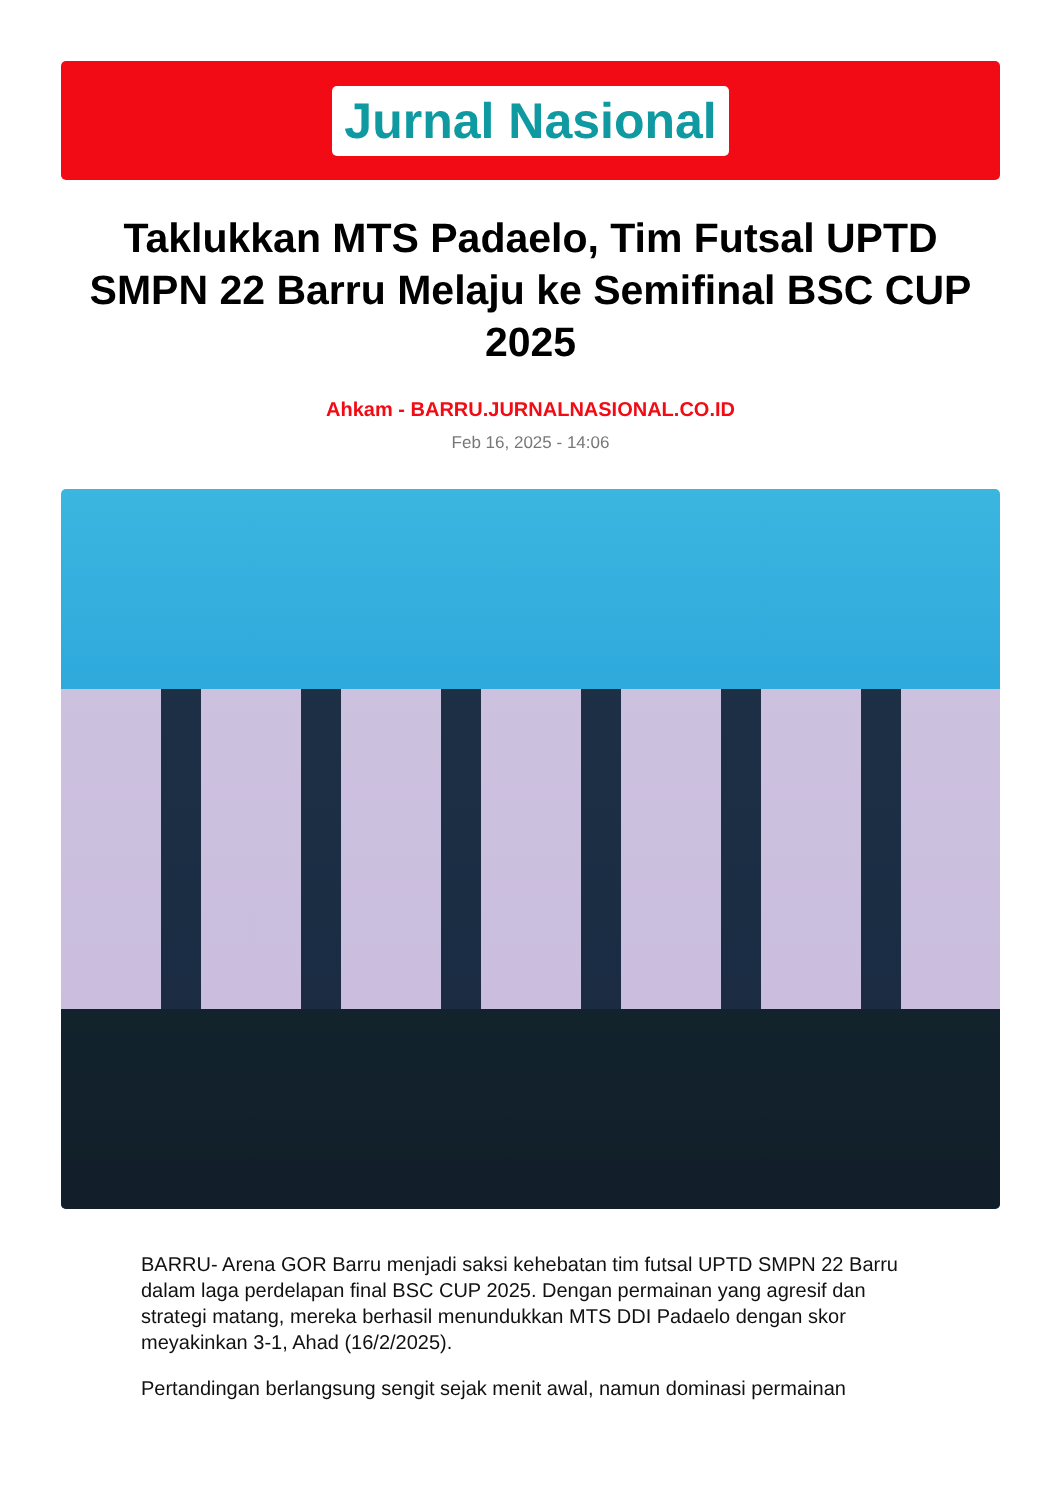Jurnal Nasional
Taklukkan MTS Padaelo, Tim Futsal UPTD SMPN 22 Barru Melaju ke Semifinal BSC CUP 2025
Ahkam - BARRU.JURNALNASIONAL.CO.ID
Feb 16, 2025 - 14:06
BARRU- Arena GOR Barru menjadi saksi kehebatan tim futsal UPTD SMPN 22 Barru dalam laga perdelapan final BSC CUP 2025. Dengan permainan yang agresif dan strategi matang, mereka berhasil menundukkan MTS DDI Padaelo dengan skor meyakinkan 3-1, Ahad (16/2/2025).
Pertandingan berlangsung sengit sejak menit awal, namun dominasi permainan